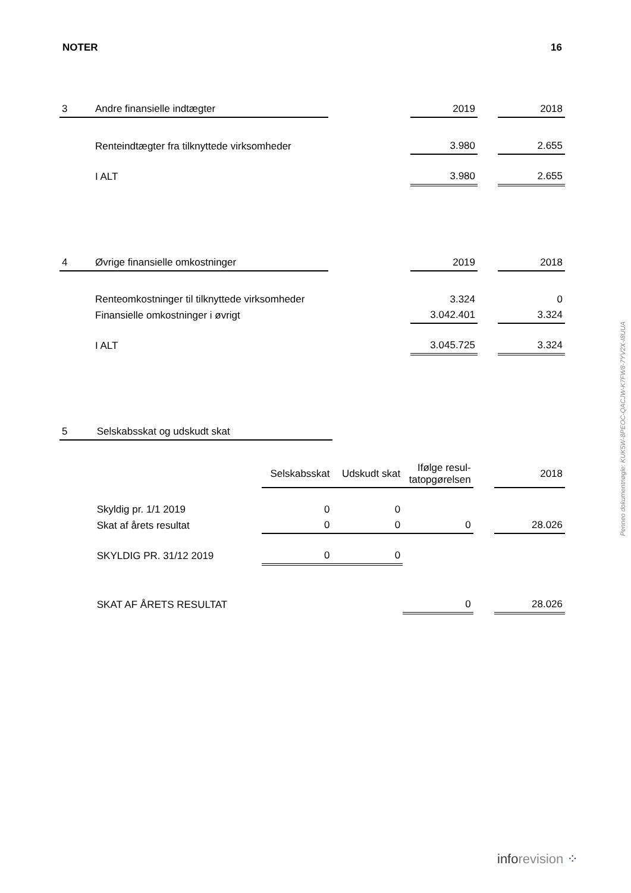NOTER 16
| 3 | Andre finansielle indtægter | | 2019 | | 2018 |
| | Renteindtægter fra tilknyttede virksomheder | | 3.980 | | 2.655 |
| | I ALT | | 3.980 | | 2.655 |
| 4 | Øvrige finansielle omkostninger | | 2019 | | 2018 |
| | Renteomkostninger til tilknyttede virksomheder | | 3.324 | | 0 |
| | Finansielle omkostninger i øvrigt | | 3.042.401 | | 3.324 |
| | I ALT | | 3.045.725 | | 3.324 |
| 5 | Selskabsskat og udskudt skat | | | | | |
| | | Selskabsskat | Udskudt skat | Ifølge resul- tatopgørelsen | | 2018 |
| | Skyldig pr. 1/1 2019 | 0 | 0 | | | |
| | Skat af årets resultat | 0 | 0 | 0 | | 28.026 |
| | SKYLDIG PR. 31/12 2019 | 0 | 0 | | | |
| | SKAT AF ÅRETS RESULTAT | | | 0 | | 28.026 |
Penneo dokumentnøgle: KUK5W-8PEOC-QACJW-K7FW8-7YV2X-I8UUA
info revision ⁘